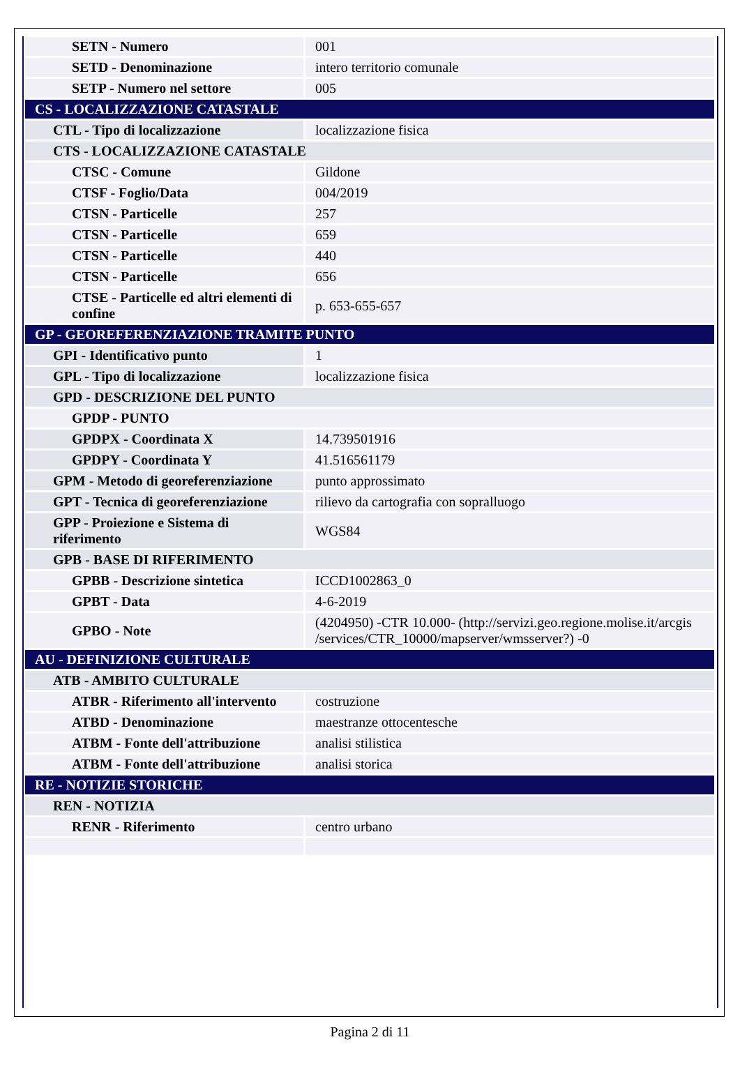| SETN - Numero | 001 |
| SETD - Denominazione | intero territorio comunale |
| SETP - Numero nel settore | 005 |
| CS - LOCALIZZAZIONE CATASTALE | |
| CTL - Tipo di localizzazione | localizzazione fisica |
| CTS - LOCALIZZAZIONE CATASTALE | |
| CTSC - Comune | Gildone |
| CTSF - Foglio/Data | 004/2019 |
| CTSN - Particelle | 257 |
| CTSN - Particelle | 659 |
| CTSN - Particelle | 440 |
| CTSN - Particelle | 656 |
| CTSE - Particelle ed altri elementi di confine | p. 653-655-657 |
| GP - GEOREFERENZIAZIONE TRAMITE PUNTO | |
| GPI - Identificativo punto | 1 |
| GPL - Tipo di localizzazione | localizzazione fisica |
| GPD - DESCRIZIONE DEL PUNTO | |
| GPDP - PUNTO | |
| GPDPX - Coordinata X | 14.739501916 |
| GPDPY - Coordinata Y | 41.516561179 |
| GPM - Metodo di georeferenziazione | punto approssimato |
| GPT - Tecnica di georeferenziazione | rilievo da cartografia con sopralluogo |
| GPP - Proiezione e Sistema di riferimento | WGS84 |
| GPB - BASE DI RIFERIMENTO | |
| GPBB - Descrizione sintetica | ICCD1002863_0 |
| GPBT - Data | 4-6-2019 |
| GPBO - Note | (4204950) -CTR 10.000- (http://servizi.geo.regione.molise.it/arcgis /services/CTR_10000/mapserver/wmsserver?) -0 |
| AU - DEFINIZIONE CULTURALE | |
| ATB - AMBITO CULTURALE | |
| ATBR - Riferimento all'intervento | costruzione |
| ATBD - Denominazione | maestranze ottocentesche |
| ATBM - Fonte dell'attribuzione | analisi stilistica |
| ATBM - Fonte dell'attribuzione | analisi storica |
| RE - NOTIZIE STORICHE | |
| REN - NOTIZIA | |
| RENR - Riferimento | centro urbano |
Pagina 2 di 11